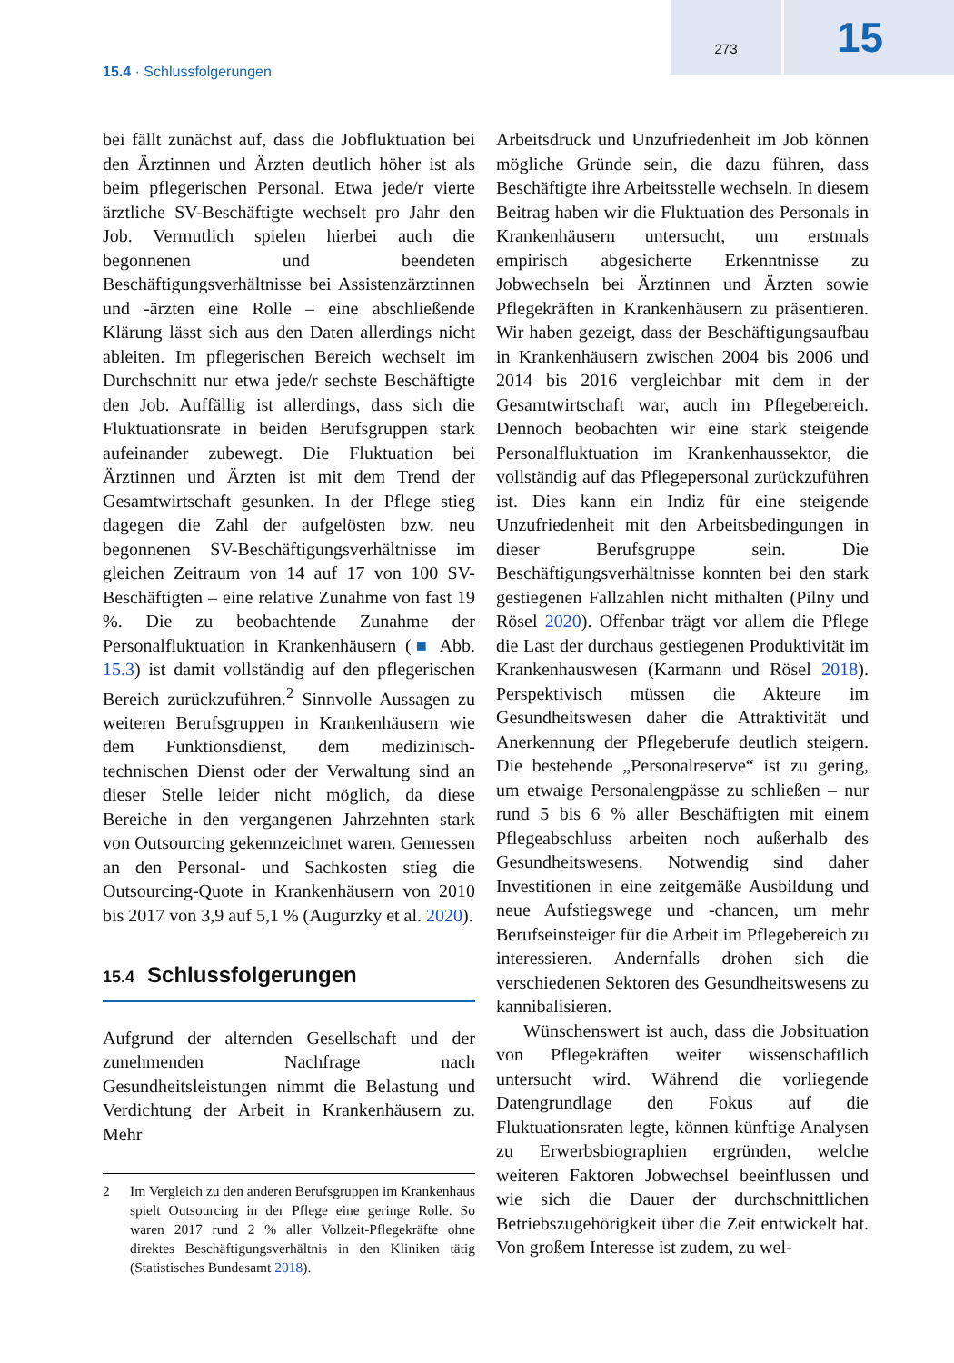273
15
15.4 · Schlussfolgerungen
bei fällt zunächst auf, dass die Jobfluktuation bei den Ärztinnen und Ärzten deutlich höher ist als beim pflegerischen Personal. Etwa jede/r vierte ärztliche SV-Beschäftigte wechselt pro Jahr den Job. Vermutlich spielen hierbei auch die begonnenen und beendeten Beschäftigungsverhältnisse bei Assistenzärztinnen und -ärzten eine Rolle – eine abschließende Klärung lässt sich aus den Daten allerdings nicht ableiten. Im pflegerischen Bereich wechselt im Durchschnitt nur etwa jede/r sechste Beschäftigte den Job. Auffällig ist allerdings, dass sich die Fluktuationsrate in beiden Berufsgruppen stark aufeinander zubewegt. Die Fluktuation bei Ärztinnen und Ärzten ist mit dem Trend der Gesamtwirtschaft gesunken. In der Pflege stieg dagegen die Zahl der aufgelösten bzw. neu begonnenen SV-Beschäftigungsverhältnisse im gleichen Zeitraum von 14 auf 17 von 100 SV-Beschäftigten – eine relative Zunahme von fast 19 %. Die zu beobachtende Zunahme der Personalfluktuation in Krankenhäusern (■ Abb. 15.3) ist damit vollständig auf den pflegerischen Bereich zurückzuführen.<sup>2</sup> Sinnvolle Aussagen zu weiteren Berufsgruppen in Krankenhäusern wie dem Funktionsdienst, dem medizinisch-technischen Dienst oder der Verwaltung sind an dieser Stelle leider nicht möglich, da diese Bereiche in den vergangenen Jahrzehnten stark von Outsourcing gekennzeichnet waren. Gemessen an den Personal- und Sachkosten stieg die Outsourcing-Quote in Krankenhäusern von 2010 bis 2017 von 3,9 auf 5,1 % (Augurzky et al. 2020).
15.4 Schlussfolgerungen
Aufgrund der alternden Gesellschaft und der zunehmenden Nachfrage nach Gesundheitsleistungen nimmt die Belastung und Verdichtung der Arbeit in Krankenhäusern zu. Mehr
2 Im Vergleich zu den anderen Berufsgruppen im Krankenhaus spielt Outsourcing in der Pflege eine geringe Rolle. So waren 2017 rund 2 % aller Vollzeit-Pflegekräfte ohne direktes Beschäftigungsverhältnis in den Kliniken tätig (Statistisches Bundesamt 2018).
Arbeitsdruck und Unzufriedenheit im Job können mögliche Gründe sein, die dazu führen, dass Beschäftigte ihre Arbeitsstelle wechseln. In diesem Beitrag haben wir die Fluktuation des Personals in Krankenhäusern untersucht, um erstmals empirisch abgesicherte Erkenntnisse zu Jobwechseln bei Ärztinnen und Ärzten sowie Pflegekräften in Krankenhäusern zu präsentieren. Wir haben gezeigt, dass der Beschäftigungsaufbau in Krankenhäusern zwischen 2004 bis 2006 und 2014 bis 2016 vergleichbar mit dem in der Gesamtwirtschaft war, auch im Pflegebereich. Dennoch beobachten wir eine stark steigende Personalfluktuation im Krankenhaussektor, die vollständig auf das Pflegepersonal zurückzuführen ist. Dies kann ein Indiz für eine steigende Unzufriedenheit mit den Arbeitsbedingungen in dieser Berufsgruppe sein. Die Beschäftigungsverhältnisse konnten bei den stark gestiegenen Fallzahlen nicht mithalten (Pilny und Rösel 2020). Offenbar trägt vor allem die Pflege die Last der durchaus gestiegenen Produktivität im Krankenhauswesen (Karmann und Rösel 2018). Perspektivisch müssen die Akteure im Gesundheitswesen daher die Attraktivität und Anerkennung der Pflegeberufe deutlich steigern. Die bestehende „Personalreserve“ ist zu gering, um etwaige Personalengpässe zu schließen – nur rund 5 bis 6 % aller Beschäftigten mit einem Pflegeabschluss arbeiten noch außerhalb des Gesundheitswesens. Notwendig sind daher Investitionen in eine zeitgemäße Ausbildung und neue Aufstiegswege und -chancen, um mehr Berufseinsteiger für die Arbeit im Pflegebereich zu interessieren. Andernfalls drohen sich die verschiedenen Sektoren des Gesundheitswesens zu kannibalisieren.
Wünschenswert ist auch, dass die Jobsituation von Pflegekräften weiter wissenschaftlich untersucht wird. Während die vorliegende Datengrundlage den Fokus auf die Fluktuationsraten legte, können künftige Analysen zu Erwerbsbiographien ergründen, welche weiteren Faktoren Jobwechsel beeinflussen und wie sich die Dauer der durchschnittlichen Betriebszugehörigkeit über die Zeit entwickelt hat. Von großem Interesse ist zudem, zu wel-